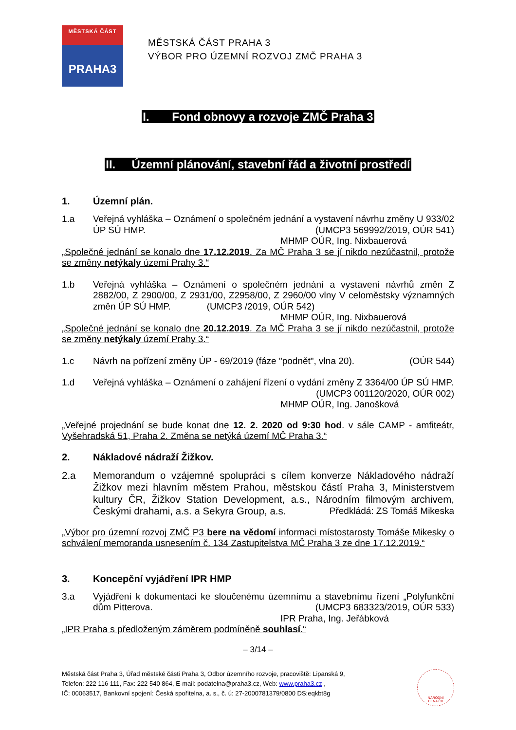MĚSTSKÁ ČÁST
PRAHA3
MĚSTSKÁ ČÁST PRAHA 3
VÝBOR PRO ÚZEMNÍ ROZVOJ ZMČ PRAHA 3
I. Fond obnovy a rozvoje ZMČ Praha 3
II. Územní plánování, stavební řád a životní prostředí
1. Územní plán.
1.a Veřejná vyhláška – Oznámení o společném jednání a vystavení návrhu změny U 933/02 ÚP SÚ HMP. (UMCP3 569992/2019, OÚR 541)
MHMP OÚR, Ing. Nixbauerová
„Společné jednání se konalo dne 17.12.2019. Za MČ Praha 3 se jí nikdo nezúčastnil, protože se změny netýkaly území Prahy 3.“
1.b Veřejná vyhláška – Oznámení o společném jednání a vystavení návrhů změn Z 2882/00, Z 2900/00, Z 2931/00, Z2958/00, Z 2960/00 vlny V celoměstsky významných změn ÚP SÚ HMP. (UMCP3 /2019, OÚR 542)
MHMP OÚR, Ing. Nixbauerová
„Společné jednání se konalo dne 20.12.2019. Za MČ Praha 3 se jí nikdo nezúčastnil, protože se změny netýkaly území Prahy 3.“
1.c Návrh na pořízení změny ÚP - 69/2019 (fáze "podnět", vlna 20). (OÚR 544)
1.d Veřejná vyhláška – Oznámení o zahájení řízení o vydání změny Z 3364/00 ÚP SÚ HMP. (UMCP3 001120/2020, OÚR 002)
MHMP OÚR, Ing. Janošková
„Veřejné projednání se bude konat dne 12. 2. 2020 od 9:30 hod. v sále CAMP - amfiteátr, Vyšehradská 51, Praha 2. Změna se netýká území MČ Praha 3.“
2. Nákladové nádraží Žižkov.
2.a Memorandum o vzájemné spolupráci s cílem konverze Nákladového nádraží Žižkov mezi hlavním městem Prahou, městskou částí Praha 3, Ministerstvem kultury ČR, Žižkov Station Development, a.s., Národním filmovým archivem, Českými drahami, a.s. a Sekyra Group, a.s. Předkládá: ZS Tomáš Mikeska
„Výbor pro územní rozvoj ZMČ P3 bere na vědomí informaci místostarosty Tomáše Mikesky o schválení memoranda usnesením č. 134 Zastupitelstva MČ Praha 3 ze dne 17.12.2019.“
3. Koncepční vyjádření IPR HMP
3.a Vyjádření k dokumentaci ke sloučenému územnímu a stavebnímu řízení „Polyfunkční dům Pitterova. (UMCP3 683323/2019, OÚR 533)
IPR Praha, Ing. Jeřábková
„IPR Praha s předloženým záměrem podmíněně souhlasí.“
– 3/14 –
Městská část Praha 3, Úřad městské části Praha 3, Odbor územního rozvoje, pracoviště: Lipanská 9,
Telefon: 222 116 111, Fax: 222 540 864, E-mail: podatelna@praha3.cz, Web: www.praha3.cz ,
IČ: 00063517, Bankovní spojení: Česká spořitelna, a. s., č. ú: 27-2000781379/0800 DS:eqkbt8g
NÁRODNÍ
CENA ČR